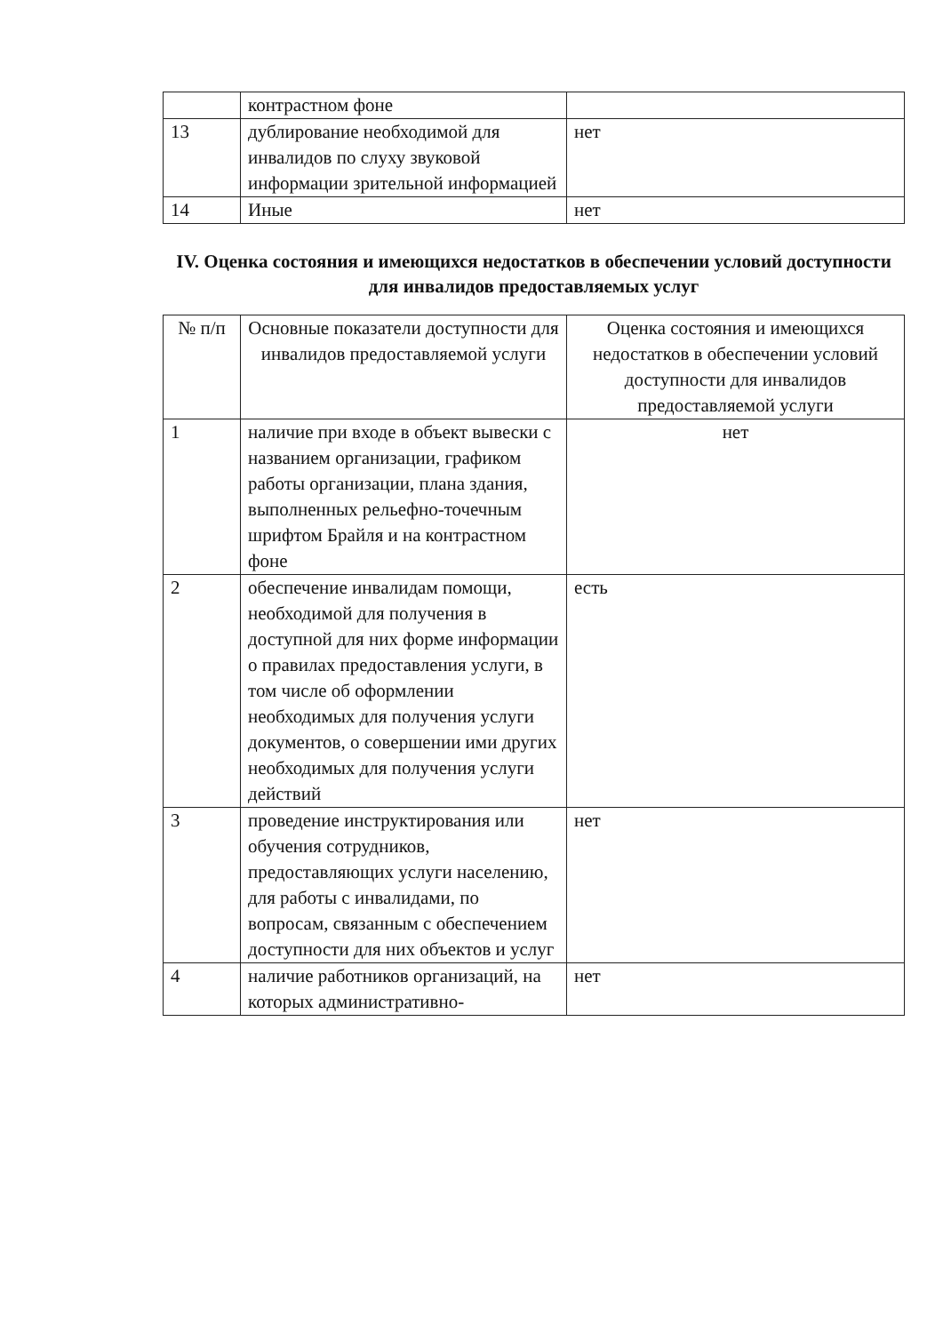| | контрастном фоне | |
| 13 | дублирование необходимой для инвалидов по слуху звуковой информации зрительной информацией | нет |
| 14 | Иные | нет |
IV. Оценка состояния и имеющихся недостатков в обеспечении условий доступности для инвалидов предоставляемых услуг
| № п/п | Основные показатели доступности для инвалидов предоставляемой услуги | Оценка состояния и имеющихся недостатков в обеспечении условий доступности для инвалидов предоставляемой услуги |
| --- | --- | --- |
| 1 | наличие при входе в объект вывески с названием организации, графиком работы организации, плана здания, выполненных рельефно-точечным шрифтом Брайля и на контрастном фоне | нет |
| 2 | обеспечение инвалидам помощи, необходимой для получения в доступной для них форме информации о правилах предоставления услуги, в том числе об оформлении необходимых для получения услуги документов, о совершении ими других необходимых для получения услуги действий | есть |
| 3 | проведение инструктирования или обучения сотрудников, предоставляющих услуги населению, для работы с инвалидами, по вопросам, связанным с обеспечением доступности для них объектов и услуг | нет |
| 4 | наличие работников организаций, на которых административно- | нет |